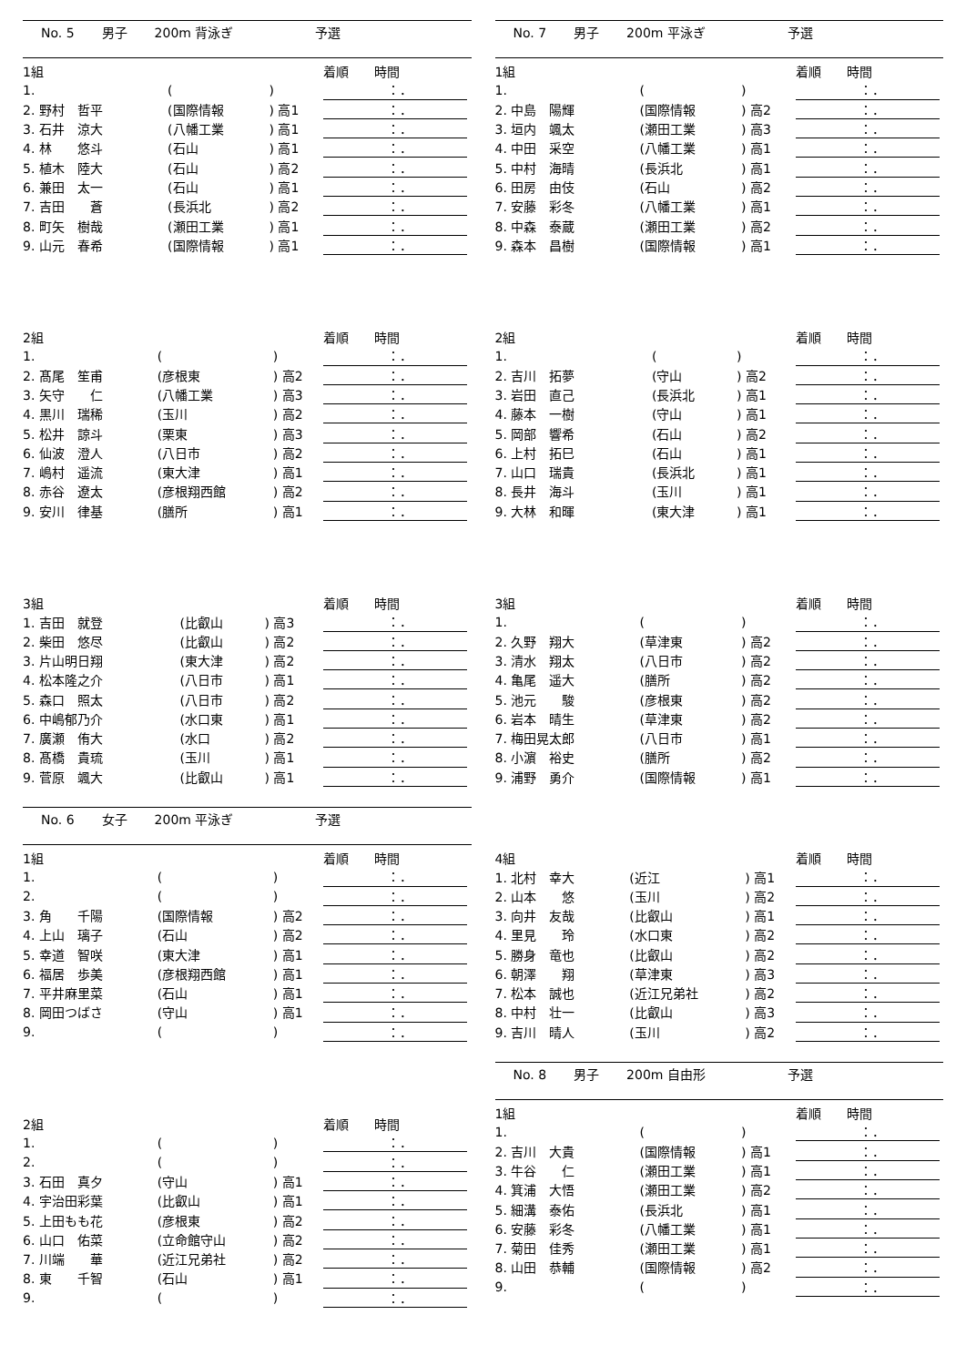No. 5 男子 200m 背泳ぎ 予選
| 1組 | | | | 着順 時間 |
| --- | --- | --- | --- | --- |
| 1. | | ( | ) | ：． |
| 2. 野村 哲平 | | (国際情報 | ) 高1 | ：． |
| 3. 石井 涼大 | | (八幡工業 | ) 高1 | ：． |
| 4. 林 悠斗 | | (石山 | ) 高1 | ：． |
| 5. 植木 陸大 | | (石山 | ) 高2 | ：． |
| 6. 兼田 太一 | | (石山 | ) 高1 | ：． |
| 7. 吉田 蒼 | | (長浜北 | ) 高2 | ：． |
| 8. 町矢 樹哉 | | (瀬田工業 | ) 高1 | ：． |
| 9. 山元 春希 | | (国際情報 | ) 高1 | ：． |
| 2組 | | | | 着順 時間 |
| --- | --- | --- | --- | --- |
| 1. | | ( | ) | ：． |
| 2. 髙尾 笙甫 | | (彦根東 | ) 高2 | ：． |
| 3. 矢守 仁 | | (八幡工業 | ) 高3 | ：． |
| 4. 黒川 瑞稀 | | (玉川 | ) 高2 | ：． |
| 5. 松井 諒斗 | | (栗東 | ) 高3 | ：． |
| 6. 仙波 澄人 | | (八日市 | ) 高2 | ：． |
| 7. 嶋村 遥流 | | (東大津 | ) 高1 | ：． |
| 8. 赤谷 遼太 | | (彦根翔西館 | ) 高2 | ：． |
| 9. 安川 律基 | | (膳所 | ) 高1 | ：． |
| 3組 | | | | 着順 時間 |
| --- | --- | --- | --- | --- |
| 1. 吉田 就登 | | (比叡山 | ) 高3 | ：． |
| 2. 柴田 悠尽 | | (比叡山 | ) 高2 | ：． |
| 3. 片山明日翔 | | (東大津 | ) 高2 | ：． |
| 4. 松本隆之介 | | (八日市 | ) 高1 | ：． |
| 5. 森口 照太 | | (八日市 | ) 高2 | ：． |
| 6. 中嶋郁乃介 | | (水口東 | ) 高1 | ：． |
| 7. 廣瀬 侑大 | | (水口 | ) 高2 | ：． |
| 8. 髙橋 貴琉 | | (玉川 | ) 高1 | ：． |
| 9. 菅原 颯大 | | (比叡山 | ) 高1 | ：． |
No. 6 女子 200m 平泳ぎ 予選
| 1組 | | | | 着順 時間 |
| --- | --- | --- | --- | --- |
| 1. | | ( | ) | ：． |
| 2. | | ( | ) | ：． |
| 3. 角 千陽 | | (国際情報 | ) 高2 | ：． |
| 4. 上山 璃子 | | (石山 | ) 高2 | ：． |
| 5. 幸道 智咲 | | (東大津 | ) 高1 | ：． |
| 6. 福居 歩美 | | (彦根翔西館 | ) 高1 | ：． |
| 7. 平井麻里菜 | | (石山 | ) 高1 | ：． |
| 8. 岡田つばさ | | (守山 | ) 高1 | ：． |
| 9. | | ( | ) | ：． |
| 2組 | | | | 着順 時間 |
| --- | --- | --- | --- | --- |
| 1. | | ( | ) | ：． |
| 2. | | ( | ) | ：． |
| 3. 石田 真夕 | | (守山 | ) 高1 | ：． |
| 4. 宇治田彩葉 | | (比叡山 | ) 高1 | ：． |
| 5. 上田もも花 | | (彦根東 | ) 高2 | ：． |
| 6. 山口 佑菜 | | (立命館守山 | ) 高2 | ：． |
| 7. 川端 華 | | (近江兄弟社 | ) 高2 | ：． |
| 8. 東 千智 | | (石山 | ) 高1 | ：． |
| 9. | | ( | ) | ：． |
No. 7 男子 200m 平泳ぎ 予選
| 1組 | | | | 着順 時間 |
| --- | --- | --- | --- | --- |
| 1. | | ( | ) | ：． |
| 2. 中島 陽輝 | | (国際情報 | ) 高2 | ：． |
| 3. 垣内 颯太 | | (瀬田工業 | ) 高3 | ：． |
| 4. 中田 采空 | | (八幡工業 | ) 高1 | ：． |
| 5. 中村 海晴 | | (長浜北 | ) 高1 | ：． |
| 6. 田房 由伎 | | (石山 | ) 高2 | ：． |
| 7. 安藤 彩冬 | | (八幡工業 | ) 高1 | ：． |
| 8. 中森 泰蔵 | | (瀬田工業 | ) 高2 | ：． |
| 9. 森本 昌樹 | | (国際情報 | ) 高1 | ：． |
| 2組 | | | | 着順 時間 |
| --- | --- | --- | --- | --- |
| 1. | | ( | ) | ：． |
| 2. 吉川 拓夢 | | (守山 | ) 高2 | ：． |
| 3. 岩田 直己 | | (長浜北 | ) 高1 | ：． |
| 4. 藤本 一樹 | | (守山 | ) 高1 | ：． |
| 5. 岡部 響希 | | (石山 | ) 高2 | ：． |
| 6. 上村 拓巳 | | (石山 | ) 高1 | ：． |
| 7. 山口 瑞貴 | | (長浜北 | ) 高1 | ：． |
| 8. 長井 海斗 | | (玉川 | ) 高1 | ：． |
| 9. 大林 和暉 | | (東大津 | ) 高1 | ：． |
| 3組 | | | | 着順 時間 |
| --- | --- | --- | --- | --- |
| 1. | | ( | ) | ：． |
| 2. 久野 翔大 | | (草津東 | ) 高2 | ：． |
| 3. 清水 翔太 | | (八日市 | ) 高2 | ：． |
| 4. 亀尾 遥大 | | (膳所 | ) 高2 | ：． |
| 5. 池元 駿 | | (彦根東 | ) 高2 | ：． |
| 6. 岩本 晴生 | | (草津東 | ) 高2 | ：． |
| 7. 梅田晃太郎 | | (八日市 | ) 高1 | ：． |
| 8. 小濵 裕史 | | (膳所 | ) 高2 | ：． |
| 9. 浦野 勇介 | | (国際情報 | ) 高1 | ：． |
| 4組 | | | | 着順 時間 |
| --- | --- | --- | --- | --- |
| 1. 北村 幸大 | | (近江 | ) 高1 | ：． |
| 2. 山本 悠 | | (玉川 | ) 高2 | ：． |
| 3. 向井 友哉 | | (比叡山 | ) 高1 | ：． |
| 4. 里見 玲 | | (水口東 | ) 高2 | ：． |
| 5. 勝身 竜也 | | (比叡山 | ) 高2 | ：． |
| 6. 朝澤 翔 | | (草津東 | ) 高3 | ：． |
| 7. 松本 誠也 | | (近江兄弟社 | ) 高2 | ：． |
| 8. 中村 壮一 | | (比叡山 | ) 高3 | ：． |
| 9. 吉川 晴人 | | (玉川 | ) 高2 | ：． |
No. 8 男子 200m 自由形 予選
| 1組 | | | | 着順 時間 |
| --- | --- | --- | --- | --- |
| 1. | | ( | ) | ：． |
| 2. 吉川 大貴 | | (国際情報 | ) 高1 | ：． |
| 3. 牛谷 仁 | | (瀬田工業 | ) 高1 | ：． |
| 4. 箕浦 大悟 | | (瀬田工業 | ) 高2 | ：． |
| 5. 細溝 泰佑 | | (長浜北 | ) 高1 | ：． |
| 6. 安藤 彩冬 | | (八幡工業 | ) 高1 | ：． |
| 7. 菊田 佳秀 | | (瀬田工業 | ) 高1 | ：． |
| 8. 山田 恭輔 | | (国際情報 | ) 高2 | ：． |
| 9. | | ( | ) | ：． |